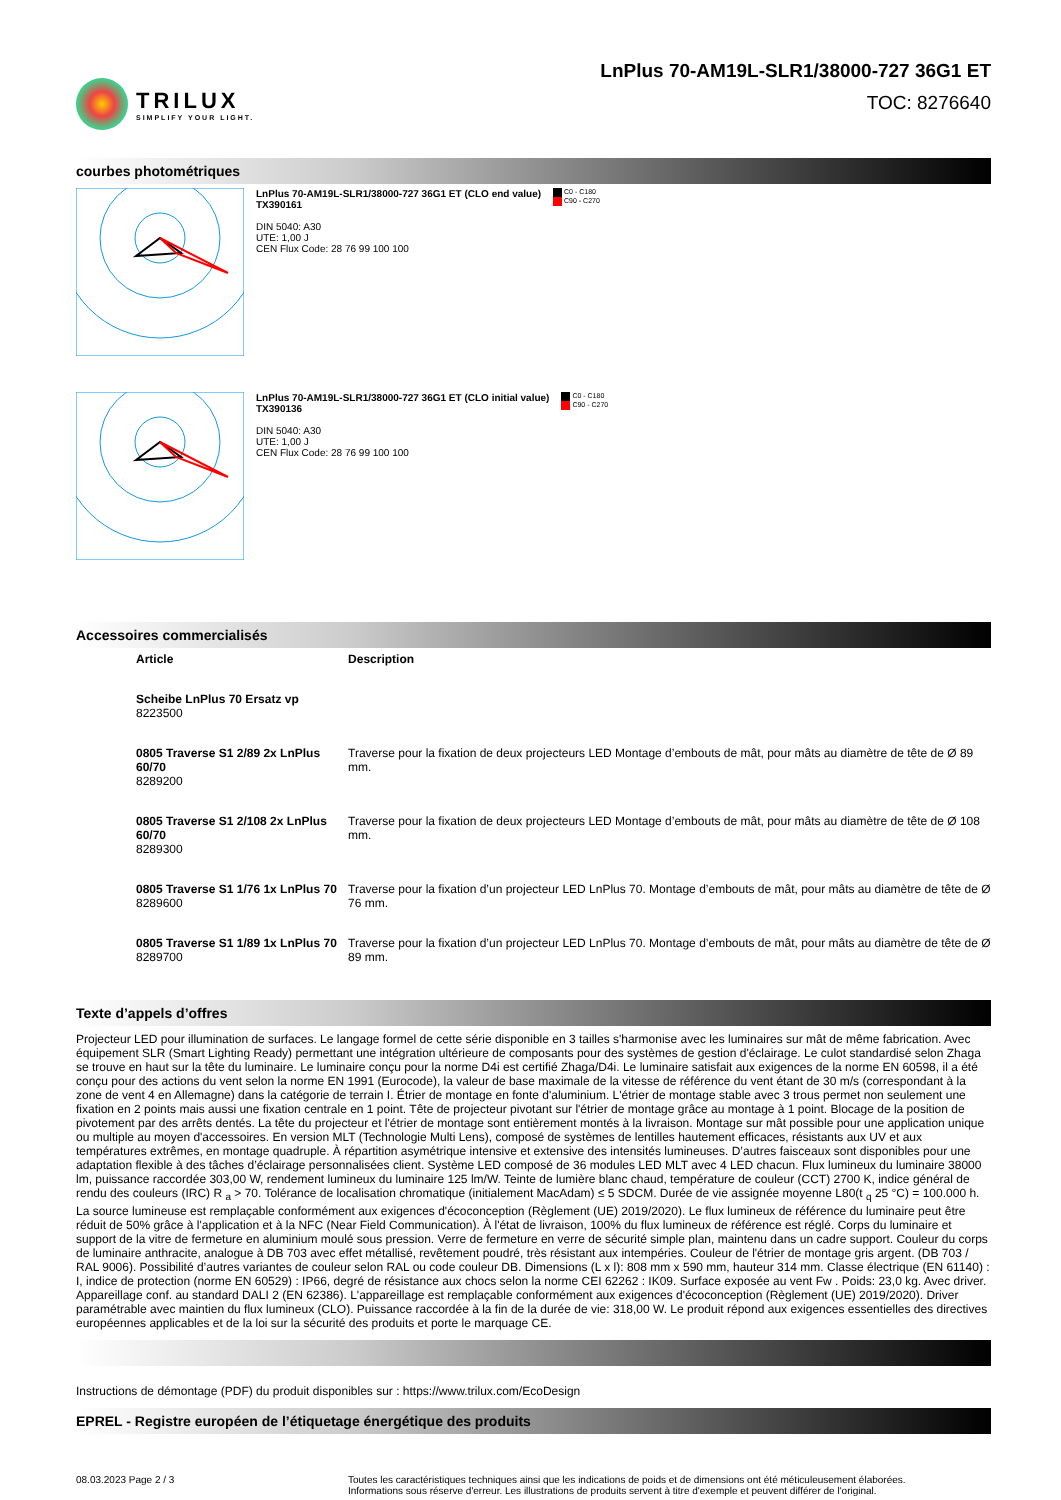TRILUX
SIMPLIFY YOUR LIGHT.
LnPlus 70-AM19L-SLR1/38000-727 36G1 ET
TOC: 8276640
courbes photométriques
LnPlus 70-AM19L-SLR1/38000-727 36G1 ET (CLO end value)
TX390161
DIN 5040: A30
UTE: 1,00 J
CEN Flux Code: 28 76 99 100 100
C0 - C180
C90 - C270
LnPlus 70-AM19L-SLR1/38000-727 36G1 ET (CLO initial value)
TX390136
DIN 5040: A30
UTE: 1,00 J
CEN Flux Code: 28 76 99 100 100
C0 - C180
C90 - C270
Accessoires commercialisés
| Article | Description |
| --- | --- |
| Scheibe LnPlus 70 Ersatz vp 8223500 | |
| 0805 Traverse S1 2/89 2x LnPlus 60/70 8289200 | Traverse pour la fixation de deux projecteurs LED Montage d’embouts de mât, pour mâts au diamètre de tête de Ø 89 mm. |
| 0805 Traverse S1 2/108 2x LnPlus 60/70 8289300 | Traverse pour la fixation de deux projecteurs LED Montage d’embouts de mât, pour mâts au diamètre de tête de Ø 108 mm. |
| 0805 Traverse S1 1/76 1x LnPlus 70 8289600 | Traverse pour la fixation d’un projecteur LED LnPlus 70. Montage d’embouts de mât, pour mâts au diamètre de tête de Ø 76 mm. |
| 0805 Traverse S1 1/89 1x LnPlus 70 8289700 | Traverse pour la fixation d’un projecteur LED LnPlus 70. Montage d’embouts de mât, pour mâts au diamètre de tête de Ø 89 mm. |
Texte d’appels d’offres
Projecteur LED pour illumination de surfaces. Le langage formel de cette série disponible en 3 tailles s'harmonise avec les luminaires sur mât de même fabrication. Avec équipement SLR (Smart Lighting Ready) permettant une intégration ultérieure de composants pour des systèmes de gestion d'éclairage. Le culot standardisé selon Zhaga se trouve en haut sur la tête du luminaire. Le luminaire conçu pour la norme D4i est certifié Zhaga/D4i. Le luminaire satisfait aux exigences de la norme EN 60598, il a été conçu pour des actions du vent selon la norme EN 1991 (Eurocode), la valeur de base maximale de la vitesse de référence du vent étant de 30 m/s (correspondant à la zone de vent 4 en Allemagne) dans la catégorie de terrain I. Étrier de montage en fonte d'aluminium. L'étrier de montage stable avec 3 trous permet non seulement une fixation en 2 points mais aussi une fixation centrale en 1 point. Tête de projecteur pivotant sur l'étrier de montage grâce au montage à 1 point. Blocage de la position de pivotement par des arrêts dentés. La tête du projecteur et l'étrier de montage sont entièrement montés à la livraison. Montage sur mât possible pour une application unique ou multiple au moyen d'accessoires. En version MLT (Technologie Multi Lens), composé de systèmes de lentilles hautement efficaces, résistants aux UV et aux températures extrêmes, en montage quadruple. À répartition asymétrique intensive et extensive des intensités lumineuses. D’autres faisceaux sont disponibles pour une adaptation flexible à des tâches d’éclairage personnalisées client. Système LED composé de 36 modules LED MLT avec 4 LED chacun. Flux lumineux du luminaire 38000 lm, puissance raccordée 303,00 W, rendement lumineux du luminaire 125 lm/W. Teinte de lumière blanc chaud, température de couleur (CCT) 2700 K, indice général de rendu des couleurs (IRC) R <sub>a</sub> > 70. Tolérance de localisation chromatique (initialement MacAdam) ≤ 5 SDCM. Durée de vie assignée moyenne L80(t <sub>q</sub> 25 °C) = 100.000 h. La source lumineuse est remplaçable conformément aux exigences d'écoconception (Règlement (UE) 2019/2020). Le flux lumineux de référence du luminaire peut être réduit de 50% grâce à l'application et à la NFC (Near Field Communication). À l'état de livraison, 100% du flux lumineux de référence est réglé. Corps du luminaire et support de la vitre de fermeture en aluminium moulé sous pression. Verre de fermeture en verre de sécurité simple plan, maintenu dans un cadre support. Couleur du corps de luminaire anthracite, analogue à DB 703 avec effet métallisé, revêtement poudré, très résistant aux intempéries. Couleur de l'étrier de montage gris argent. (DB 703 / RAL 9006). Possibilité d’autres variantes de couleur selon RAL ou code couleur DB. Dimensions (L x l): 808 mm x 590 mm, hauteur 314 mm. Classe électrique (EN 61140) : I, indice de protection (norme EN 60529) : IP66, degré de résistance aux chocs selon la norme CEI 62262 : IK09. Surface exposée au vent Fw . Poids: 23,0 kg. Avec driver. Appareillage conf. au standard DALI 2 (EN 62386). L'appareillage est remplaçable conformément aux exigences d'écoconception (Règlement (UE) 2019/2020). Driver paramétrable avec maintien du flux lumineux (CLO). Puissance raccordée à la fin de la durée de vie: 318,00 W. Le produit répond aux exigences essentielles des directives européennes applicables et de la loi sur la sécurité des produits et porte le marquage CE.
Instructions de démontage (PDF) du produit disponibles sur : https://www.trilux.com/EcoDesign
EPREL - Registre européen de l’étiquetage énergétique des produits
08.03.2023 Page 2 / 3 Toutes les caractéristiques techniques ainsi que les indications de poids et de dimensions ont été méticuleusement élaborées.
Informations sous réserve d'erreur. Les illustrations de produits servent à titre d'exemple et peuvent différer de l'original.